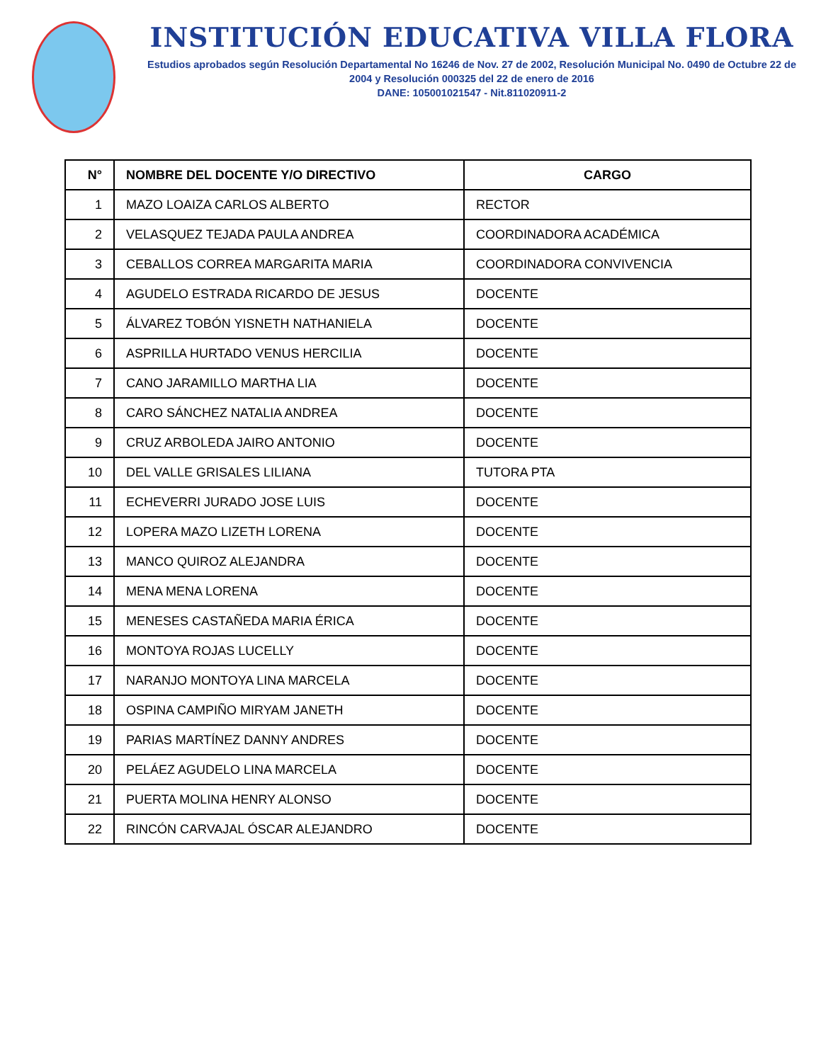INSTITUCIÓN EDUCATIVA VILLA FLORA
Estudios aprobados según Resolución Departamental No 16246 de Nov. 27 de 2002, Resolución Municipal No. 0490 de Octubre 22 de 2004 y Resolución 000325 del 22 de enero de 2016
DANE: 105001021547 - Nit.811020911-2
| N° | NOMBRE DEL DOCENTE Y/O DIRECTIVO | CARGO |
| --- | --- | --- |
| 1 | MAZO LOAIZA CARLOS ALBERTO | RECTOR |
| 2 | VELASQUEZ TEJADA PAULA ANDREA | COORDINADORA ACADÉMICA |
| 3 | CEBALLOS CORREA MARGARITA MARIA | COORDINADORA CONVIVENCIA |
| 4 | AGUDELO ESTRADA RICARDO DE JESUS | DOCENTE |
| 5 | ÁLVAREZ TOBÓN YISNETH NATHANIELA | DOCENTE |
| 6 | ASPRILLA HURTADO VENUS HERCILIA | DOCENTE |
| 7 | CANO JARAMILLO MARTHA LIA | DOCENTE |
| 8 | CARO SÁNCHEZ NATALIA ANDREA | DOCENTE |
| 9 | CRUZ ARBOLEDA JAIRO ANTONIO | DOCENTE |
| 10 | DEL VALLE GRISALES LILIANA | TUTORA PTA |
| 11 | ECHEVERRI JURADO JOSE LUIS | DOCENTE |
| 12 | LOPERA MAZO LIZETH LORENA | DOCENTE |
| 13 | MANCO QUIROZ ALEJANDRA | DOCENTE |
| 14 | MENA MENA LORENA | DOCENTE |
| 15 | MENESES CASTAÑEDA MARIA ÉRICA | DOCENTE |
| 16 | MONTOYA ROJAS LUCELLY | DOCENTE |
| 17 | NARANJO MONTOYA LINA MARCELA | DOCENTE |
| 18 | OSPINA CAMPIÑO MIRYAM JANETH | DOCENTE |
| 19 | PARIAS MARTÍNEZ DANNY ANDRES | DOCENTE |
| 20 | PELÁEZ AGUDELO LINA MARCELA | DOCENTE |
| 21 | PUERTA MOLINA HENRY ALONSO | DOCENTE |
| 22 | RINCÓN CARVAJAL ÓSCAR ALEJANDRO | DOCENTE |